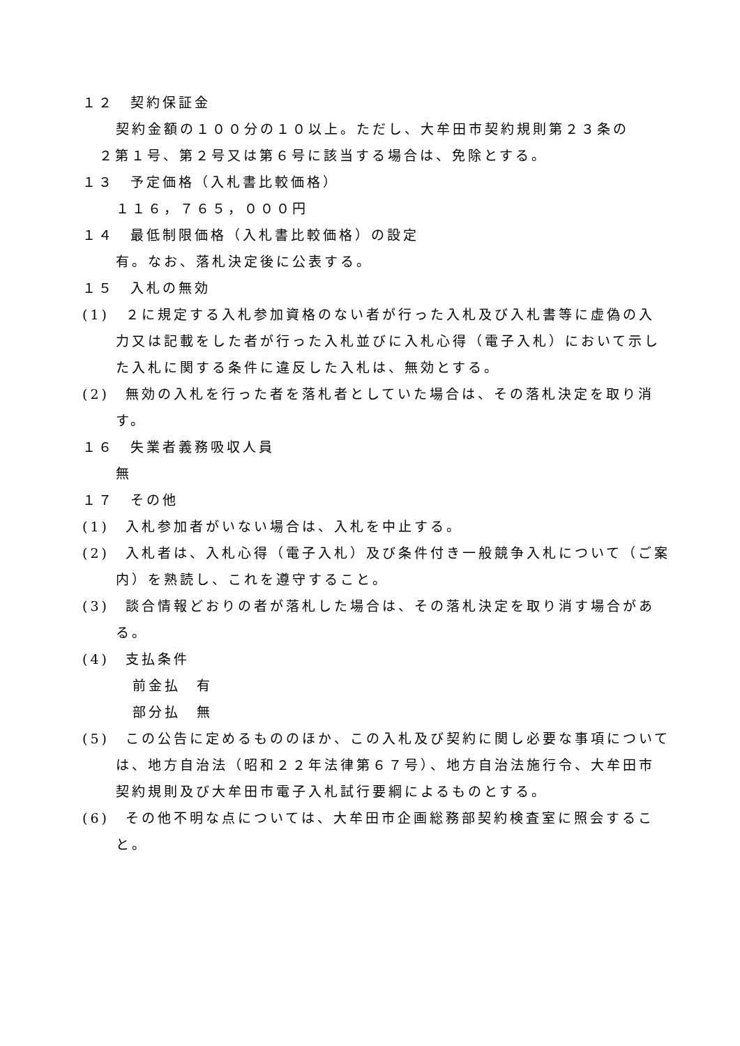１２　契約保証金
契約金額の１００分の１０以上。ただし、大牟田市契約規則第２３条の
２第１号、第２号又は第６号に該当する場合は、免除とする。
１３　予定価格（入札書比較価格）
１１６，７６５，０００円
１４　最低制限価格（入札書比較価格）の設定
有。なお、落札決定後に公表する。
１５　入札の無効
(1)　２に規定する入札参加資格のない者が行った入札及び入札書等に虚偽の入力又は記載をした者が行った入札並びに入札心得（電子入札）において示した入札に関する条件に違反した入札は、無効とする。
(2)　無効の入札を行った者を落札者としていた場合は、その落札決定を取り消す。
１６　失業者義務吸収人員
無
１７　その他
(1)　入札参加者がいない場合は、入札を中止する。
(2)　入札者は、入札心得（電子入札）及び条件付き一般競争入札について（ご案内）を熟読し、これを遵守すること。
(3)　談合情報どおりの者が落札した場合は、その落札決定を取り消す場合がある。
(4)　支払条件
前金払　有
部分払　無
(5)　この公告に定めるもののほか、この入札及び契約に関し必要な事項については、地方自治法（昭和２２年法律第６７号）、地方自治法施行令、大牟田市契約規則及び大牟田市電子入札試行要綱によるものとする。
(6)　その他不明な点については、大牟田市企画総務部契約検査室に照会すること。